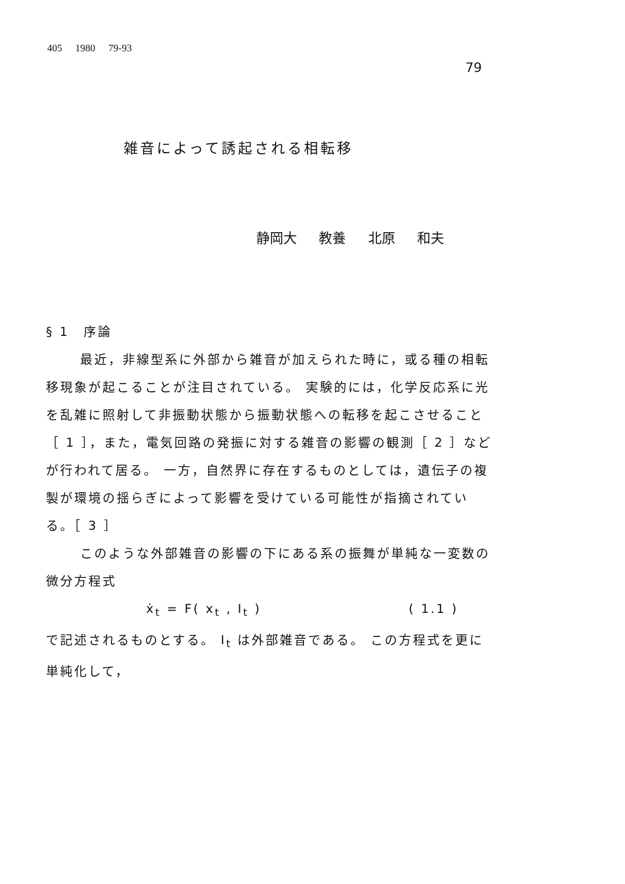405 1980 79-93
79
雑音によって誘起される相転移
静岡大 教養 北原 和夫
§ 1　序論
最近，非線型系に外部から雑音が加えられた時に，或る種の相転移現象が起こることが注目されている。 実験的には，化学反応系に光を乱雑に照射して非振動状態から振動状態への転移を起こさせること［ 1 ］，また，電気回路の発振に対する雑音の影響の観測［ 2 ］などが行われて居る。 一方，自然界に存在するものとしては，遺伝子の複製が環境の揺らぎによって影響を受けている可能性が指摘されている。［ 3 ］
このような外部雑音の影響の下にある系の振舞が単純な一変数の微分方程式
ẋ<sub>t</sub> = F( x<sub>t</sub> , I<sub>t</sub> ) ( 1.1 )
で記述されるものとする。 I<sub>t</sub> は外部雑音である。 この方程式を更に単純化して，